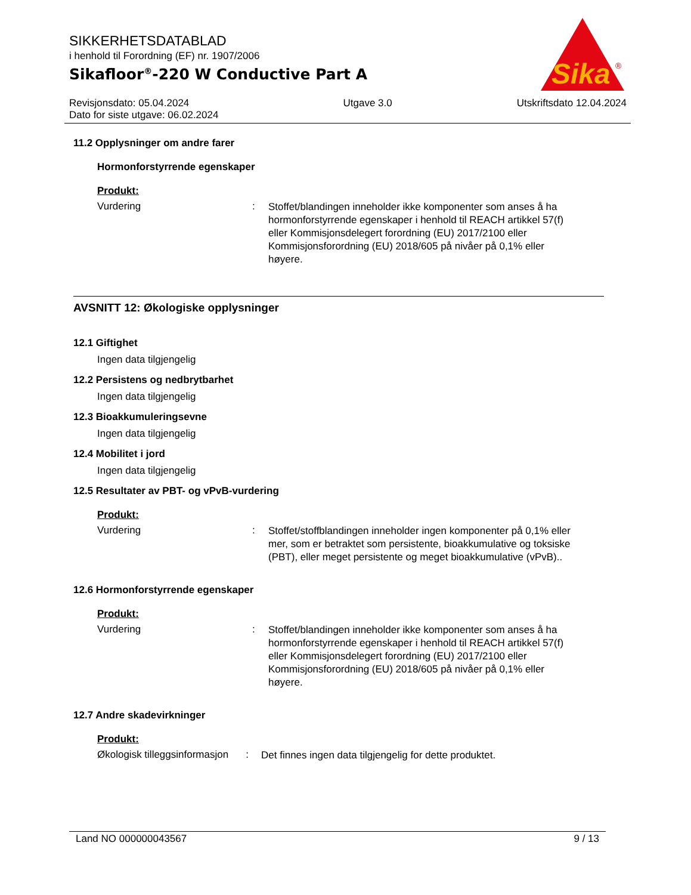Sika
®
SIKKERHETSDATABLAD
i henhold til Forordning (EF) nr. 1907/2006
Sikafloor<sup>®</sup>-220 W Conductive Part A
Revisjonsdato: 05.04.2024
Dato for siste utgave: 06.02.2024
Utgave 3.0 Utskriftsdato 12.04.2024
11.2 Opplysninger om andre farer
Hormonforstyrrende egenskaper
Produkt:
Vurdering :
Stoffet/blandingen inneholder ikke komponenter som anses å ha hormonforstyrrende egenskaper i henhold til REACH artikkel 57(f) eller Kommisjonsdelegert forordning (EU) 2017/2100 eller Kommisjonsforordning (EU) 2018/605 på nivåer på 0,1% eller høyere.
AVSNITT 12: Økologiske opplysninger
12.1 Giftighet
Ingen data tilgjengelig
12.2 Persistens og nedbrytbarhet
Ingen data tilgjengelig
12.3 Bioakkumuleringsevne
Ingen data tilgjengelig
12.4 Mobilitet i jord
Ingen data tilgjengelig
12.5 Resultater av PBT- og vPvB-vurdering
Produkt:
Vurdering :
Stoffet/stoffblandingen inneholder ingen komponenter på 0,1% eller mer, som er betraktet som persistente, bioakkumulative og toksiske (PBT), eller meget persistente og meget bioakkumulative (vPvB)..
12.6 Hormonforstyrrende egenskaper
Produkt:
Vurdering :
Stoffet/blandingen inneholder ikke komponenter som anses å ha hormonforstyrrende egenskaper i henhold til REACH artikkel 57(f) eller Kommisjonsdelegert forordning (EU) 2017/2100 eller Kommisjonsforordning (EU) 2018/605 på nivåer på 0,1% eller høyere.
12.7 Andre skadevirkninger
Produkt:
Økologisk tilleggsinformasjon
:
Det finnes ingen data tilgjengelig for dette produktet.
Land NO 000000043567 9 / 13